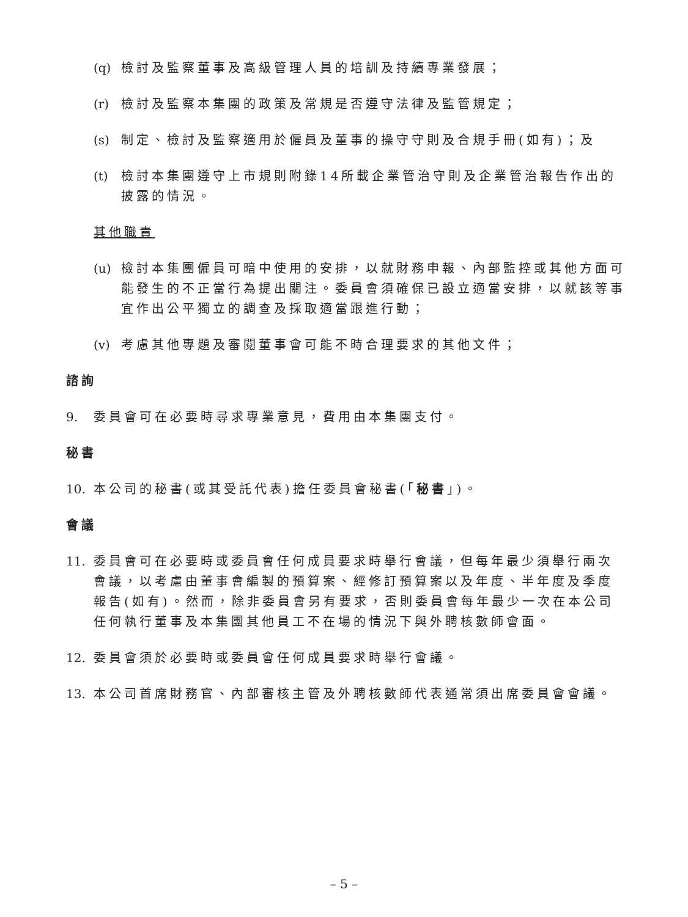(q) 檢討及監察董事及高級管理人員的培訓及持續專業發展；
(r) 檢討及監察本集團的政策及常規是否遵守法律及監管規定；
(s) 制定、檢討及監察適用於僱員及董事的操守守則及合規手冊(如有)；及
(t) 檢討本集團遵守上市規則附錄14所載企業管治守則及企業管治報告作出的披露的情況。
其他職責
(u) 檢討本集團僱員可暗中使用的安排，以就財務申報、內部監控或其他方面可能發生的不正當行為提出關注。委員會須確保已設立適當安排，以就該等事宜作出公平獨立的調查及採取適當跟進行動；
(v) 考慮其他專題及審閱董事會可能不時合理要求的其他文件；
諮詢
9. 委員會可在必要時尋求專業意見，費用由本集團支付。
秘書
10. 本公司的秘書(或其受託代表)擔任委員會秘書(「秘書」)。
會議
11. 委員會可在必要時或委員會任何成員要求時舉行會議，但每年最少須舉行兩次會議，以考慮由董事會編製的預算案、經修訂預算案以及年度、半年度及季度報告(如有)。然而，除非委員會另有要求，否則委員會每年最少一次在本公司任何執行董事及本集團其他員工不在場的情況下與外聘核數師會面。
12. 委員會須於必要時或委員會任何成員要求時舉行會議。
13. 本公司首席財務官、內部審核主管及外聘核數師代表通常須出席委員會會議。
– 5 –